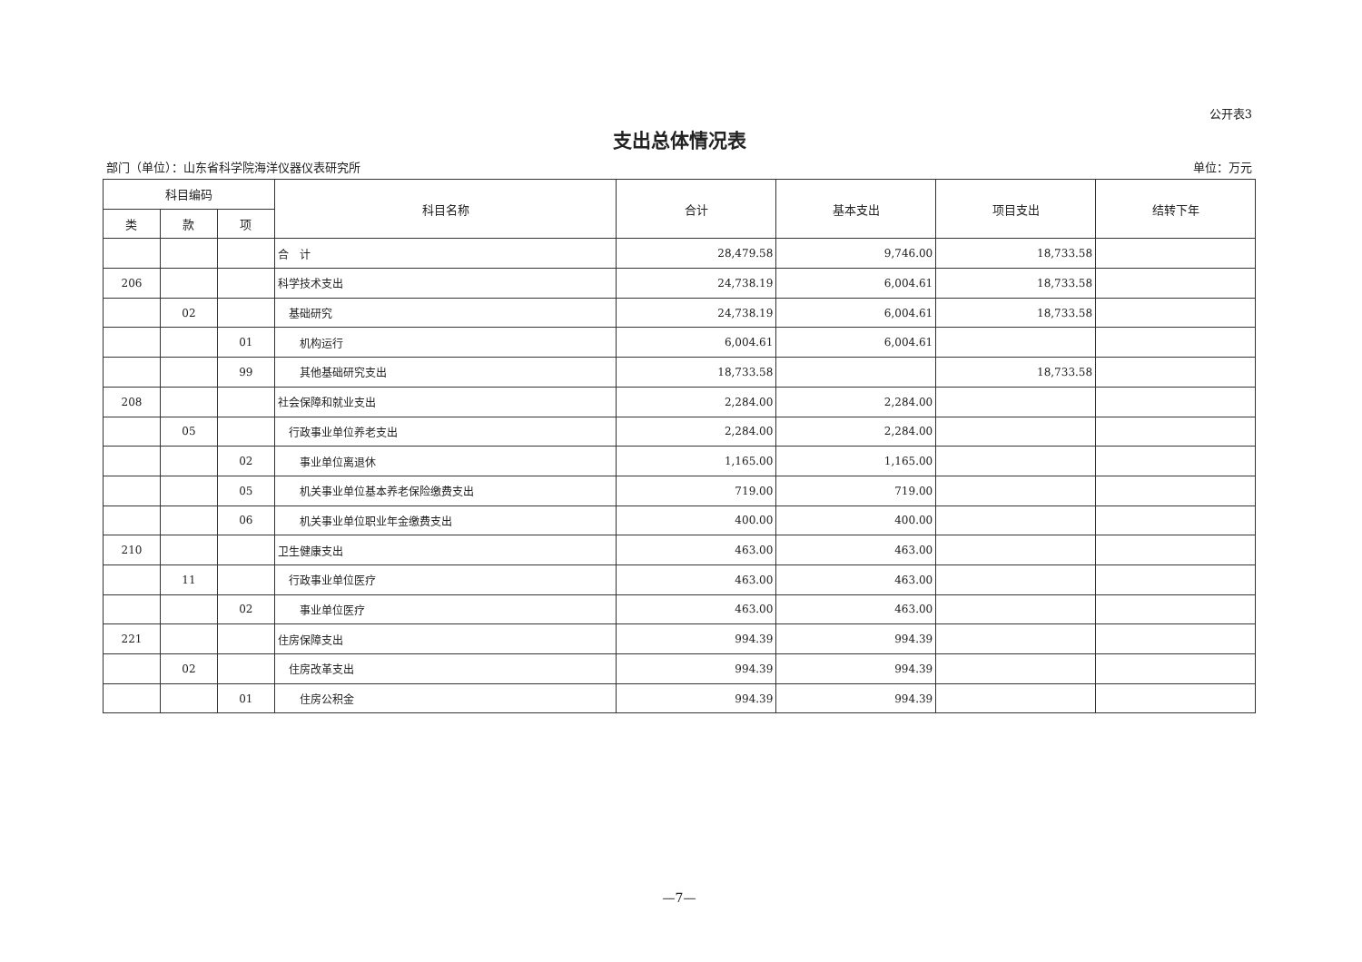公开表3
支出总体情况表
部门（单位）：山东省科学院海洋仪器仪表研究所 单位：万元
| 科目编码 | | | 科目名称 | 合计 | 基本支出 | 项目支出 | 结转下年 |
| --- | --- | --- | --- | --- | --- | --- | --- |
| 类 | 款 | 项 | | | | | |
| | | | 合 计 | 28,479.58 | 9,746.00 | 18,733.58 | |
| 206 | | | 科学技术支出 | 24,738.19 | 6,004.61 | 18,733.58 | |
| | 02 | | 基础研究 | 24,738.19 | 6,004.61 | 18,733.58 | |
| | | 01 | 机构运行 | 6,004.61 | 6,004.61 | | |
| | | 99 | 其他基础研究支出 | 18,733.58 | | 18,733.58 | |
| 208 | | | 社会保障和就业支出 | 2,284.00 | 2,284.00 | | |
| | 05 | | 行政事业单位养老支出 | 2,284.00 | 2,284.00 | | |
| | | 02 | 事业单位离退休 | 1,165.00 | 1,165.00 | | |
| | | 05 | 机关事业单位基本养老保险缴费支出 | 719.00 | 719.00 | | |
| | | 06 | 机关事业单位职业年金缴费支出 | 400.00 | 400.00 | | |
| 210 | | | 卫生健康支出 | 463.00 | 463.00 | | |
| | 11 | | 行政事业单位医疗 | 463.00 | 463.00 | | |
| | | 02 | 事业单位医疗 | 463.00 | 463.00 | | |
| 221 | | | 住房保障支出 | 994.39 | 994.39 | | |
| | 02 | | 住房改革支出 | 994.39 | 994.39 | | |
| | | 01 | 住房公积金 | 994.39 | 994.39 | | |
—7—